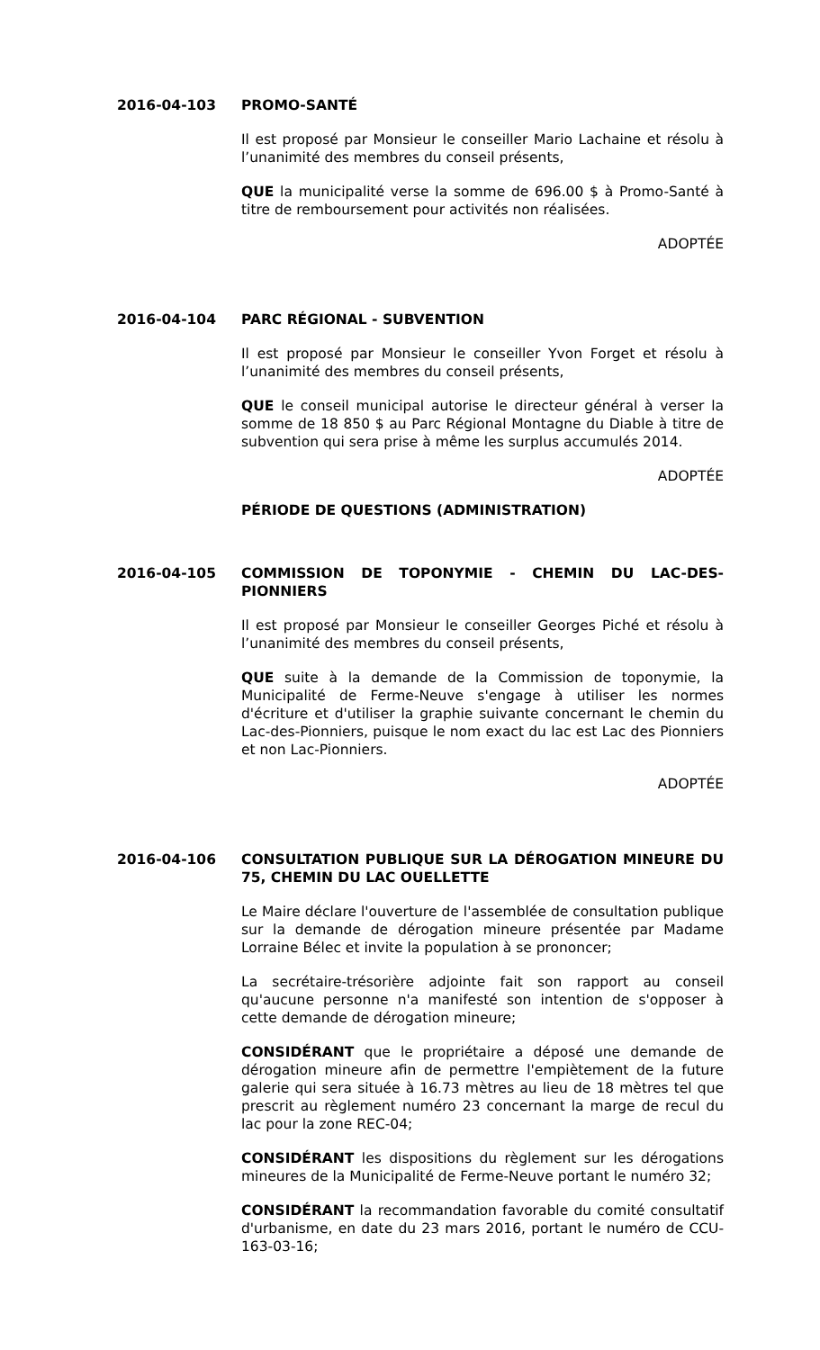2016-04-103 PROMO-SANTÉ
Il est proposé par Monsieur le conseiller Mario Lachaine et résolu à l’unanimité des membres du conseil présents,
QUE la municipalité verse la somme de 696.00 $ à Promo-Santé à titre de remboursement pour activités non réalisées.
ADOPTÉE
2016-04-104 PARC RÉGIONAL - SUBVENTION
Il est proposé par Monsieur le conseiller Yvon Forget et résolu à l’unanimité des membres du conseil présents,
QUE le conseil municipal autorise le directeur général à verser la somme de 18 850 $ au Parc Régional Montagne du Diable à titre de subvention qui sera prise à même les surplus accumulés 2014.
ADOPTÉE
PÉRIODE DE QUESTIONS (ADMINISTRATION)
2016-04-105 COMMISSION DE TOPONYMIE - CHEMIN DU LAC-DES-PIONNIERS
Il est proposé par Monsieur le conseiller Georges Piché et résolu à l’unanimité des membres du conseil présents,
QUE suite à la demande de la Commission de toponymie, la Municipalité de Ferme-Neuve s'engage à utiliser les normes d'écriture et d'utiliser la graphie suivante concernant le chemin du Lac-des-Pionniers, puisque le nom exact du lac est Lac des Pionniers et non Lac-Pionniers.
ADOPTÉE
2016-04-106 CONSULTATION PUBLIQUE SUR LA DÉROGATION MINEURE DU 75, CHEMIN DU LAC OUELLETTE
Le Maire déclare l'ouverture de l'assemblée de consultation publique sur la demande de dérogation mineure présentée par Madame Lorraine Bélec et invite la population à se prononcer;
La secrétaire-trésorière adjointe fait son rapport au conseil qu'aucune personne n'a manifesté son intention de s'opposer à cette demande de dérogation mineure;
CONSIDÉRANT que le propriétaire a déposé une demande de dérogation mineure afin de permettre l'empiètement de la future galerie qui sera située à 16.73 mètres au lieu de 18 mètres tel que prescrit au règlement numéro 23 concernant la marge de recul du lac pour la zone REC-04;
CONSIDÉRANT les dispositions du règlement sur les dérogations mineures de la Municipalité de Ferme-Neuve portant le numéro 32;
CONSIDÉRANT la recommandation favorable du comité consultatif d'urbanisme, en date du 23 mars 2016, portant le numéro de CCU-163-03-16;